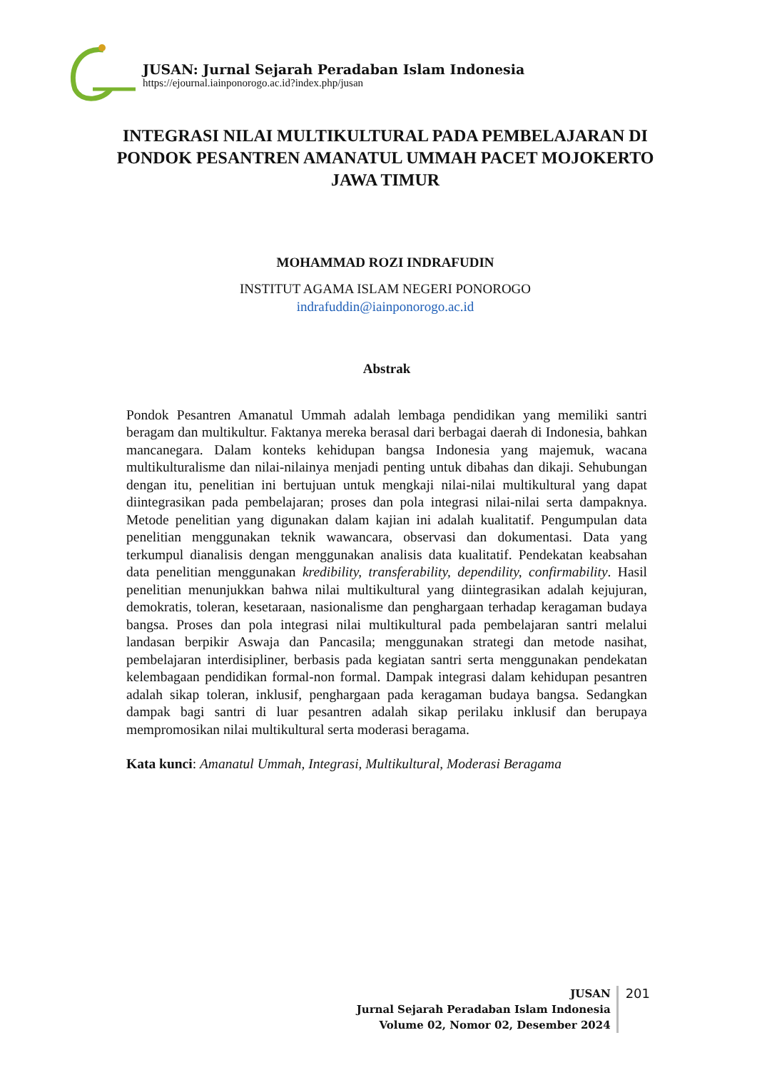JUSAN: Jurnal Sejarah Peradaban Islam Indonesia
https://ejournal.iainponorogo.ac.id?index.php/jusan
INTEGRASI NILAI MULTIKULTURAL PADA PEMBELAJARAN DI PONDOK PESANTREN AMANATUL UMMAH PACET MOJOKERTO JAWA TIMUR
MOHAMMAD ROZI INDRAFUDIN
INSTITUT AGAMA ISLAM NEGERI PONOROGO
indrafuddin@iainponorogo.ac.id
Abstrak
Pondok Pesantren Amanatul Ummah adalah lembaga pendidikan yang memiliki santri beragam dan multikultur. Faktanya mereka berasal dari berbagai daerah di Indonesia, bahkan mancanegara. Dalam konteks kehidupan bangsa Indonesia yang majemuk, wacana multikulturalisme dan nilai-nilainya menjadi penting untuk dibahas dan dikaji. Sehubungan dengan itu, penelitian ini bertujuan untuk mengkaji nilai-nilai multikultural yang dapat diintegrasikan pada pembelajaran; proses dan pola integrasi nilai-nilai serta dampaknya. Metode penelitian yang digunakan dalam kajian ini adalah kualitatif. Pengumpulan data penelitian menggunakan teknik wawancara, observasi dan dokumentasi. Data yang terkumpul dianalisis dengan menggunakan analisis data kualitatif. Pendekatan keabsahan data penelitian menggunakan kredibility, transferability, dependility, confirmability. Hasil penelitian menunjukkan bahwa nilai multikultural yang diintegrasikan adalah kejujuran, demokratis, toleran, kesetaraan, nasionalisme dan penghargaan terhadap keragaman budaya bangsa. Proses dan pola integrasi nilai multikultural pada pembelajaran santri melalui landasan berpikir Aswaja dan Pancasila; menggunakan strategi dan metode nasihat, pembelajaran interdisipliner, berbasis pada kegiatan santri serta menggunakan pendekatan kelembagaan pendidikan formal-non formal. Dampak integrasi dalam kehidupan pesantren adalah sikap toleran, inklusif, penghargaan pada keragaman budaya bangsa. Sedangkan dampak bagi santri di luar pesantren adalah sikap perilaku inklusif dan berupaya mempromosikan nilai multikultural serta moderasi beragama.
Kata kunci: Amanatul Ummah, Integrasi, Multikultural, Moderasi Beragama
JUSAN
Jurnal Sejarah Peradaban Islam Indonesia
Volume 02, Nomor 02, Desember 2024
201